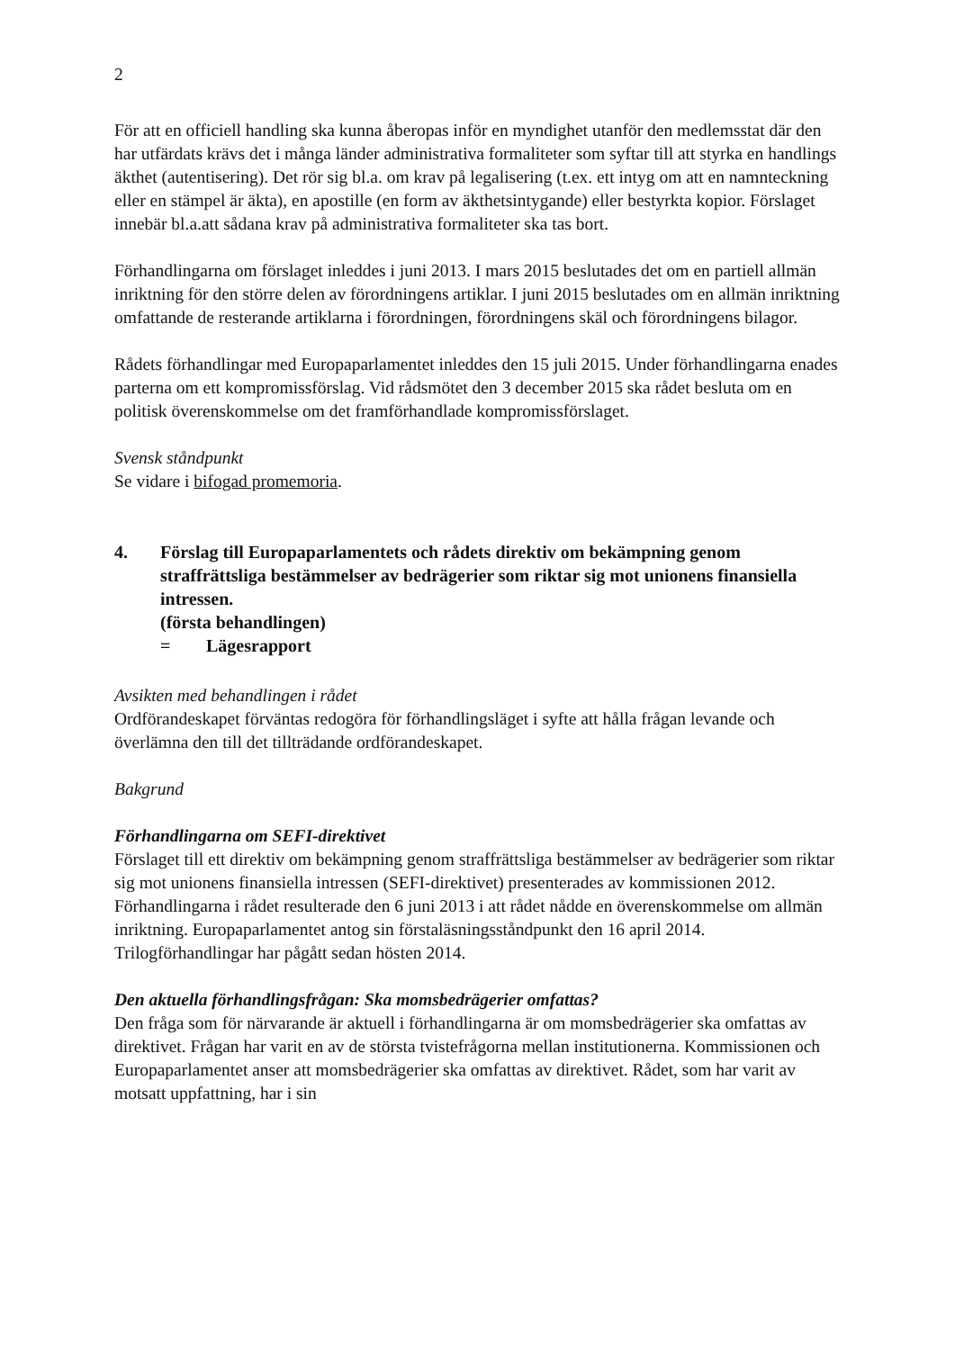2
För att en officiell handling ska kunna åberopas inför en myndighet utanför den medlemsstat där den har utfärdats krävs det i många länder administrativa formaliteter som syftar till att styrka en handlings äkthet (autentisering). Det rör sig bl.a. om krav på legalisering (t.ex. ett intyg om att en namnteckning eller en stämpel är äkta), en apostille (en form av äkthetsintygande) eller bestyrkta kopior. Förslaget innebär bl.a.att sådana krav på administrativa formaliteter ska tas bort.
Förhandlingarna om förslaget inleddes i juni 2013. I mars 2015 beslutades det om en partiell allmän inriktning för den större delen av förordningens artiklar. I juni 2015 beslutades om en allmän inriktning omfattande de resterande artiklarna i förordningen, förordningens skäl och förordningens bilagor.
Rådets förhandlingar med Europaparlamentet inleddes den 15 juli 2015. Under förhandlingarna enades parterna om ett kompromissförslag. Vid rådsmötet den 3 december 2015 ska rådet besluta om en politisk överenskommelse om det framförhandlade kompromissförslaget.
Svensk ståndpunkt
Se vidare i bifogad promemoria.
4. Förslag till Europaparlamentets och rådets direktiv om bekämpning genom straffrättsliga bestämmelser av bedrägerier som riktar sig mot unionens finansiella intressen.
(första behandlingen)
= Lägesrapport
Avsikten med behandlingen i rådet
Ordförandeskapet förväntas redogöra för förhandlingsläget i syfte att hålla frågan levande och överlämna den till det tillträdande ordförandeskapet.
Bakgrund
Förhandlingarna om SEFI-direktivet
Förslaget till ett direktiv om bekämpning genom straffrättsliga bestämmelser av bedrägerier som riktar sig mot unionens finansiella intressen (SEFI-direktivet) presenterades av kommissionen 2012. Förhandlingarna i rådet resulterade den 6 juni 2013 i att rådet nådde en överenskommelse om allmän inriktning. Europaparlamentet antog sin förstaläsningsståndpunkt den 16 april 2014. Trilogförhandlingar har pågått sedan hösten 2014.
Den aktuella förhandlingsfrågan: Ska momsbedrägerier omfattas?
Den fråga som för närvarande är aktuell i förhandlingarna är om momsbedrägerier ska omfattas av direktivet. Frågan har varit en av de största tvistefrågorna mellan institutionerna. Kommissionen och Europaparlamentet anser att momsbedrägerier ska omfattas av direktivet. Rådet, som har varit av motsatt uppfattning, har i sin